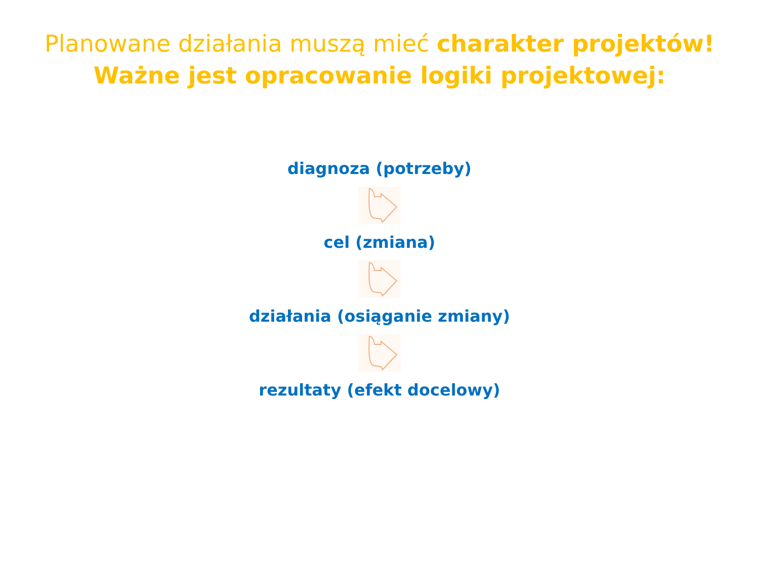Planowane działania muszą mieć charakter projektów!
Ważne jest opracowanie logiki projektowej:
diagnoza (potrzeby)
cel (zmiana)
działania (osiąganie zmiany)
rezultaty (efekt docelowy)